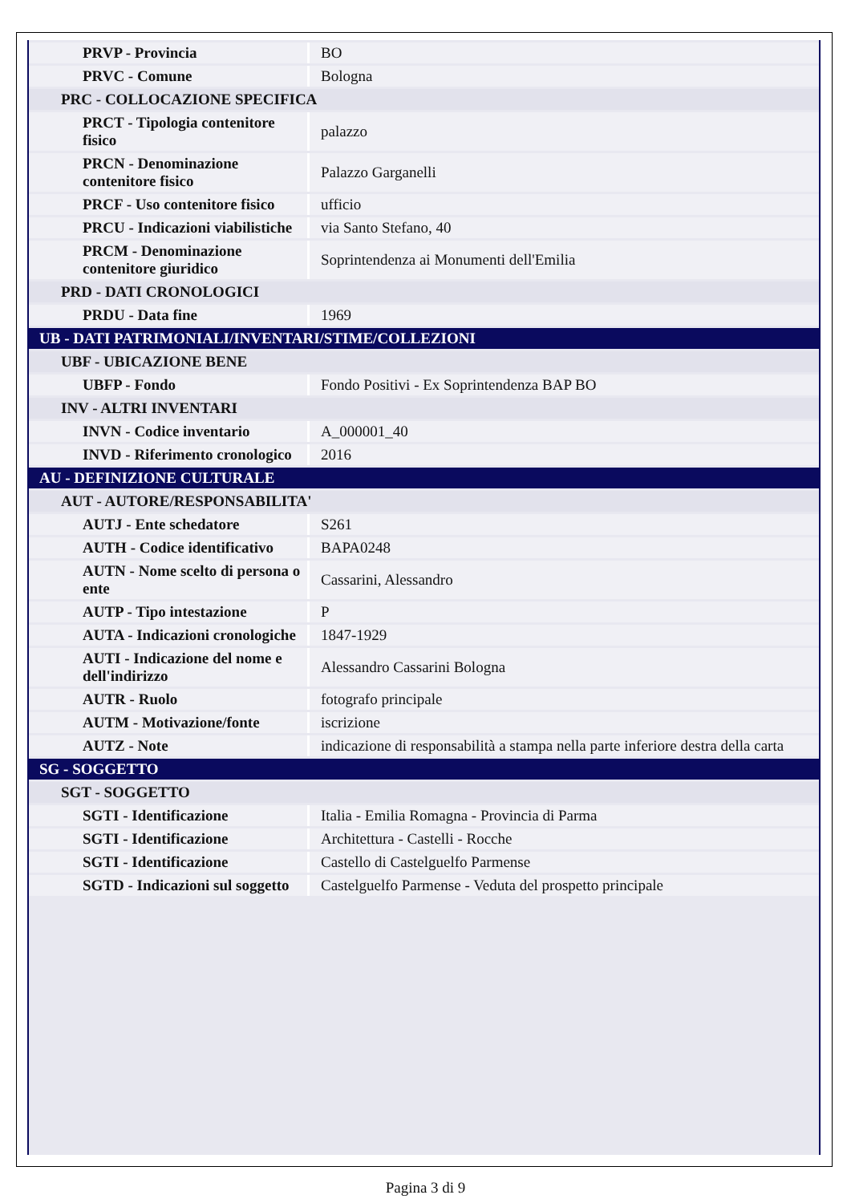| PRVP - Provincia | BO |
| PRVC - Comune | Bologna |
| PRC - COLLOCAZIONE SPECIFICA | |
| PRCT - Tipologia contenitore fisico | palazzo |
| PRCN - Denominazione contenitore fisico | Palazzo Garganelli |
| PRCF - Uso contenitore fisico | ufficio |
| PRCU - Indicazioni viabilistiche | via Santo Stefano, 40 |
| PRCM - Denominazione contenitore giuridico | Soprintendenza ai Monumenti dell'Emilia |
| PRD - DATI CRONOLOGICI | |
| PRDU - Data fine | 1969 |
| UB - DATI PATRIMONIALI/INVENTARI/STIME/COLLEZIONI | |
| UBF - UBICAZIONE BENE | |
| UBFP - Fondo | Fondo Positivi - Ex Soprintendenza BAP BO |
| INV - ALTRI INVENTARI | |
| INVN - Codice inventario | A_000001_40 |
| INVD - Riferimento cronologico | 2016 |
| AU - DEFINIZIONE CULTURALE | |
| AUT - AUTORE/RESPONSABILITA' | |
| AUTJ - Ente schedatore | S261 |
| AUTH - Codice identificativo | BAPA0248 |
| AUTN - Nome scelto di persona o ente | Cassarini, Alessandro |
| AUTP - Tipo intestazione | P |
| AUTA - Indicazioni cronologiche | 1847-1929 |
| AUTI - Indicazione del nome e dell'indirizzo | Alessandro Cassarini Bologna |
| AUTR - Ruolo | fotografo principale |
| AUTM - Motivazione/fonte | iscrizione |
| AUTZ - Note | indicazione di responsabilità a stampa nella parte inferiore destra della carta |
| SG - SOGGETTO | |
| SGT - SOGGETTO | |
| SGTI - Identificazione | Italia - Emilia Romagna - Provincia di Parma |
| SGTI - Identificazione | Architettura - Castelli - Rocche |
| SGTI - Identificazione | Castello di Castelguelfo Parmense |
| SGTD - Indicazioni sul soggetto | Castelguelfo Parmense - Veduta del prospetto principale |
Pagina 3 di 9